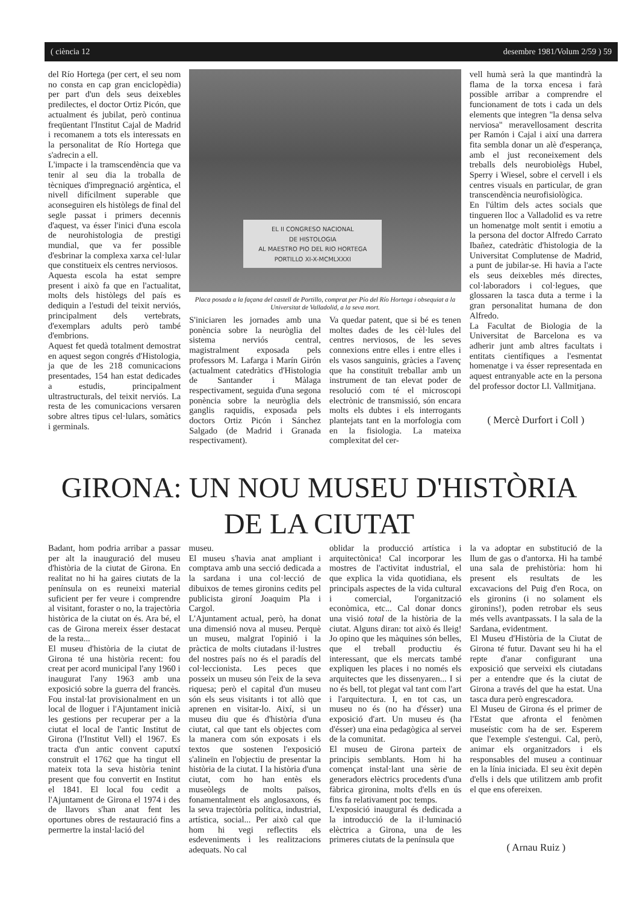( ciència 12 desembre 1981/Volum 2/59 ) 59
del Río Hortega (per cert, el seu nom no consta en cap gran enciclopèdia) per part d'un dels seus deixebles predilectes, el doctor Ortiz Picón, que actualment és jubilat, però continua freqüentant l'Institut Cajal de Madrid i recomanem a tots els interessats en la personalitat de Río Hortega que s'adrecin a ell.
L'impacte i la tramscendència que va tenir al seu dia la troballa de tècniques d'impregnació argèntica, el nivell difícilment superable que aconseguiren els històlegs de final del segle passat i primers decennis d'aquest, va ésser l'inici d'una escola de neurohistologia de prestigi mundial, que va fer possible d'esbrinar la complexa xarxa cel·lular que constitueix els centres nerviosos.
Aquesta escola ha estat sempre present i això fa que en l'actualitat, molts dels històlegs del país es dediquin a l'estudi del teixit nerviós, principalment dels vertebrats, d'exemplars adults però també d'embrions.
Aquest fet quedà totalment demostrat en aquest segon congrés d'Histologia, ja que de les 218 comunicacions presentades, 154 han estat dedicades a estudis, principalment ultrastructurals, del teixit nerviós. La resta de les comunicacions versaren sobre altres tipus cel·lulars, somàtics i germinals.
EL II CONGRESO NACIONAL
DE HISTOLOGIA
AL MAESTRO PIO DEL RIO HORTEGA
PORTILLO XI-X-MCMLXXXI
Placa posada a la façana del castell de Portillo, comprat per Pío del Río Hortega i obsequiat a la Universitat de Valladolid, a la seva mort.
S'iniciaren les jornades amb una ponència sobre la neuròglia del sistema nerviós central, magistralment exposada pels professors M. Lafarga i Marín Girón (actualment catedràtics d'Histologia de Santander i Màlaga respectivament, seguida d'una segona ponència sobre la neuròglia dels ganglis raquidis, exposada pels doctors Ortiz Picón i Sánchez Salgado (de Madrid i Granada respectivament).
Va quedar patent, que si bé es tenen moltes dades de les cèl·lules del centres nerviosos, de les seves connexions entre elles i entre elles i els vasos sanguinis, gràcies a l'avenç que ha constituït treballar amb un instrument de tan elevat poder de resolució com té el microscopi electrònic de transmissió, són encara molts els dubtes i els interrogants plantejats tant en la morfologia com en la fisiologia. La mateixa complexitat del cer-
vell humà serà la que mantindrà la flama de la torxa encesa i farà possible arribar a comprendre el funcionament de tots i cada un dels elements que integren "la densa selva nerviosa" meravellosament descrita per Ramón i Cajal i així una darrera fita sembla donar un alè d'esperança, amb el just reconeixement dels treballs dels neurobiolègs Hubel, Sperry i Wiesel, sobre el cervell i els centres visuals en particular, de gran transcendència neurofisiològica.
En l'últim dels actes socials que tingueren lloc a Valladolid es va retre un homenatge molt sentit i emotiu a la persona del doctor Alfredo Carrato Ibañez, catedràtic d'histologia de la Universitat Complutense de Madrid, a punt de jubilar-se. Hi havia a l'acte els seus deixebles més directes, col·laboradors i col·legues, que glossaren la tasca duta a terme i la gran personalitat humana de don Alfredo.
La Facultat de Biologia de la Universitat de Barcelona es va adherir junt amb altres facultats i entitats científiques a l'esmentat homenatge i va ésser representada en aquest entranyable acte en la persona del professor doctor Ll. Vallmitjana.
( Mercè Durfort i Coll )
GIRONA: UN NOU MUSEU D'HISTÒRIA
DE LA CIUTAT
Badant, hom podria arribar a passar per alt la inauguració del museu d'història de la ciutat de Girona. En realitat no hi ha gaires ciutats de la península on es reuneixi material suficient per fer veure i comprendre al visitant, foraster o no, la trajectòria històrica de la ciutat on és. Ara bé, el cas de Girona mereix ésser destacat de la resta...
El museu d'història de la ciutat de Girona té una història recent: fou creat per acord municipal l'any 1960 i inaugurat l'any 1963 amb una exposició sobre la guerra del francès. Fou instal·lat provisionalment en un local de lloguer i l'Ajuntament inicià les gestions per recuperar per a la ciutat el local de l'antic Institut de Girona (l'Institut Vell) el 1967. Es tracta d'un antic convent caputxí construït el 1762 que ha tingut ell mateix tota la seva història tenint present que fou convertit en Institut el 1841. El local fou cedit a l'Ajuntament de Girona el 1974 i des de llavors s'han anat fent les oportunes obres de restauració fins a permertre la instal·lació del
museu.
El museu s'havia anat ampliant i comptava amb una secció dedicada a la sardana i una col·lecció de dibuixos de temes gironins cedits pel publicista gironí Joaquim Pla i Cargol.
L'Ajuntament actual, però, ha donat una dimensió nova al museu. Perquè un museu, malgrat l'opinió i la pràctica de molts ciutadans il·lustres del nostres país no és el paradís del col·leccionista. Les peces que posseix un museu són l'eix de la seva riquesa; però el capital d'un museu són els seus visitants i tot allò que aprenen en visitar-lo. Així, si un museu diu que és d'història d'una ciutat, cal que tant els objectes com la manera com són exposats i els textos que sostenen l'exposició s'alineïn en l'objectiu de presentar la història de la ciutat. I la història d'una ciutat, com ho han entès els museòlegs de molts països, fonamentalment els anglosaxons, és la seva trajectòria política, industrial, artística, social... Per això cal que hom hi vegi reflectits els esdeveniments i les realitzacions adequats. No cal
oblidar la producció artística i arquitectònica! Cal incorporar les mostres de l'activitat industrial, el que explica la vida quotidiana, els principals aspectes de la vida cultural i comercial, l'organització econòmica, etc... Cal donar doncs una visió total de la història de la ciutat. Alguns diran: tot això és lleig! Jo opino que les màquines són belles, que el treball productiu és interessant, que els mercats també expliquen les places i no només els arquitectes que les dissenyaren... I si no és bell, tot plegat val tant com l'art i l'arquitectura. I, en tot cas, un museu no és (no ha d'ésser) una exposició d'art. Un museu és (ha d'ésser) una eina pedagògica al servei de la comunitat.
El museu de Girona parteix de principis semblants. Hom hi ha començat instal·lant una sèrie de generadors elèctrics procedents d'una fàbrica gironina, molts d'ells en ús fins fa relativament poc temps.
L'exposició inaugural és dedicada a la introducció de la il·luminació elèctrica a Girona, una de les primeres ciutats de la península que
la va adoptar en substitució de la llum de gas o d'antorxa. Hi ha també una sala de prehistòria: hom hi present els resultats de les excavacions del Puig d'en Roca, on els gironins (i no solament els gironins!), poden retrobar els seus més vells avantpassats. I la sala de la Sardana, evidentment.
El Museu d'Història de la Ciutat de Girona té futur. Davant seu hi ha el repte d'anar configurant una exposició que serveixi els ciutadans per a entendre que és la ciutat de Girona a través del que ha estat. Una tasca dura però engrescadora.
El Museu de Girona és el primer de l'Estat que afronta el fenòmen museístic com ha de ser. Esperem que l'exemple s'estengui. Cal, però, animar els organitzadors i els responsables del museu a continuar en la línia iniciada. El seu èxit depèn d'ells i dels que utilitzem amb profit el que ens ofereixen.
( Arnau Ruiz )